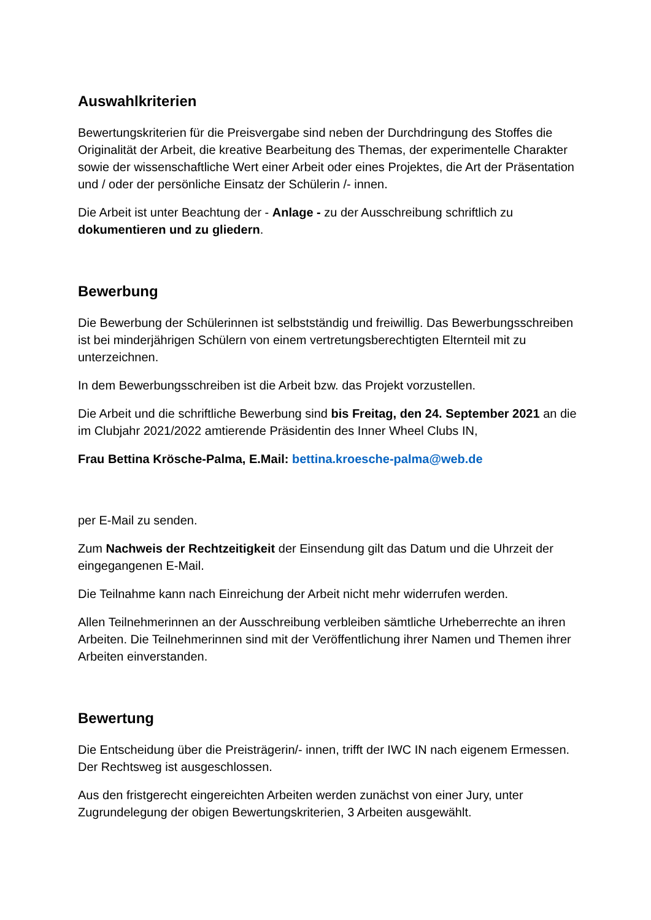Auswahlkriterien
Bewertungskriterien für die Preisvergabe sind neben der Durchdringung des Stoffes die Originalität der Arbeit, die kreative Bearbeitung des Themas, der experimentelle Charakter sowie der wissenschaftliche Wert einer Arbeit oder eines Projektes, die Art der Präsentation und / oder der persönliche Einsatz der Schülerin /- innen.
Die Arbeit ist unter Beachtung der - Anlage - zu der Ausschreibung schriftlich zu dokumentieren und zu gliedern.
Bewerbung
Die Bewerbung der Schülerinnen ist selbstständig und freiwillig. Das Bewerbungsschreiben ist bei minderjährigen Schülern von einem vertretungsberechtigten Elternteil mit zu unterzeichnen.
In dem Bewerbungsschreiben ist die Arbeit bzw. das Projekt vorzustellen.
Die Arbeit und die schriftliche Bewerbung sind bis Freitag, den 24. September 2021 an die im Clubjahr 2021/2022 amtierende Präsidentin des Inner Wheel Clubs IN,
Frau Bettina Krösche-Palma, E.Mail: bettina.kroesche-palma@web.de
per E-Mail zu senden.
Zum Nachweis der Rechtzeitigkeit der Einsendung gilt das Datum und die Uhrzeit der eingegangenen E-Mail.
Die Teilnahme kann nach Einreichung der Arbeit nicht mehr widerrufen werden.
Allen Teilnehmerinnen an der Ausschreibung verbleiben sämtliche Urheberrechte an ihren Arbeiten. Die Teilnehmerinnen sind mit der Veröffentlichung ihrer Namen und Themen ihrer Arbeiten einverstanden.
Bewertung
Die Entscheidung über die Preisträgerin/- innen, trifft der IWC IN nach eigenem Ermessen. Der Rechtsweg ist ausgeschlossen.
Aus den fristgerecht eingereichten Arbeiten werden zunächst von einer Jury, unter Zugrundelegung der obigen Bewertungskriterien, 3 Arbeiten ausgewählt.